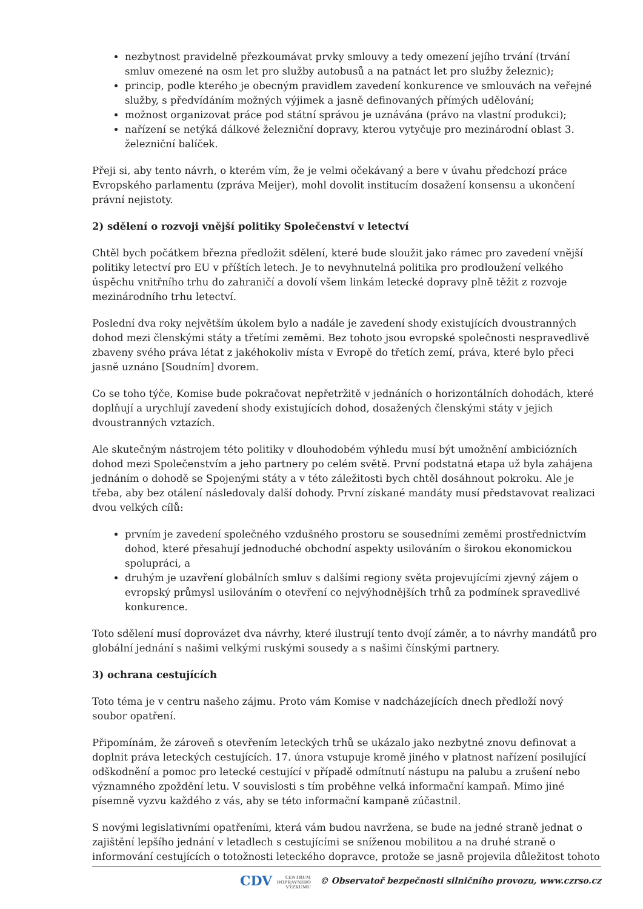nezbytnost pravidelně přezkoumávat prvky smlouvy a tedy omezení jejího trvání (trvání smluv omezené na osm let pro služby autobusů a na patnáct let pro služby železnic);
princip, podle kterého je obecným pravidlem zavedení konkurence ve smlouvách na veřejné služby, s předvídáním možných výjimek a jasně definovaných přímých udělování;
možnost organizovat práce pod státní správou je uznávána (právo na vlastní produkci);
nařízení se netýká dálkové železniční dopravy, kterou vytyčuje pro mezinárodní oblast 3. železniční balíček.
Přeji si, aby tento návrh, o kterém vím, že je velmi očekávaný a bere v úvahu předchozí práce Evropského parlamentu (zpráva Meijer), mohl dovolit institucím dosažení konsensu a ukončení právní nejistoty.
2) sdělení o rozvoji vnější politiky Společenství v letectví
Chtěl bych počátkem března předložit sdělení, které bude sloužit jako rámec pro zavedení vnější politiky letectví pro EU v příštích letech. Je to nevyhnutelná politika pro prodloužení velkého úspěchu vnitřního trhu do zahraničí a dovolí všem linkám letecké dopravy plně těžit z rozvoje mezinárodního trhu letectví.
Poslední dva roky největším úkolem bylo a nadále je zavedení shody existujících dvoustranných dohod mezi členskými státy a třetími zeměmi. Bez tohoto jsou evropské společnosti nespravedlivě zbaveny svého práva létat z jakéhokoliv místa v Evropě do třetích zemí, práva, které bylo přeci jasně uznáno [Soudním] dvorem.
Co se toho týče, Komise bude pokračovat nepřetržitě v jednáních o horizontálních dohodách, které doplňují a urychlují zavedení shody existujících dohod, dosažených členskými státy v jejich dvoustranných vztazích.
Ale skutečným nástrojem této politiky v dlouhodobém výhledu musí být umožnění ambiciózních dohod mezi Společenstvím a jeho partnery po celém světě. První podstatná etapa už byla zahájena jednáním o dohodě se Spojenými státy a v této záležitosti bych chtěl dosáhnout pokroku. Ale je třeba, aby bez otálení následovaly další dohody. První získané mandáty musí představovat realizaci dvou velkých cílů:
prvním je zavedení společného vzdušného prostoru se sousedními zeměmi prostřednictvím dohod, které přesahují jednoduché obchodní aspekty usilováním o širokou ekonomickou spolupráci, a
druhým je uzavření globálních smluv s dalšími regiony světa projevujícími zjevný zájem o evropský průmysl usilováním o otevření co nejvýhodnějších trhů za podmínek spravedlivé konkurence.
Toto sdělení musí doprovázet dva návrhy, které ilustrují tento dvojí záměr, a to návrhy mandátů pro globální jednání s našimi velkými ruskými sousedy a s našimi čínskými partnery.
3) ochrana cestujících
Toto téma je v centru našeho zájmu. Proto vám Komise v nadcházejících dnech předloží nový soubor opatření.
Připomínám, že zároveň s otevřením leteckých trhů se ukázalo jako nezbytné znovu definovat a doplnit práva leteckých cestujících. 17. února vstupuje kromě jiného v platnost nařízení posilující odškodnění a pomoc pro letecké cestující v případě odmítnutí nástupu na palubu a zrušení nebo významného zpoždění letu. V souvislosti s tím proběhne velká informační kampaň. Mimo jiné písemně vyzvu každého z vás, aby se této informační kampaně zúčastnil.
S novými legislativními opatřeními, která vám budou navržena, se bude na jedné straně jednat o zajištění lepšího jednání v letadlech s cestujícími se sníženou mobilitou a na druhé straně o informování cestujících o totožnosti leteckého dopravce, protože se jasně projevila důležitost tohoto
CDV CENTRUM
DOPRAVNÍHO
VÝZKUMU © Observatoř bezpečnosti silničního provozu, www.czrso.cz